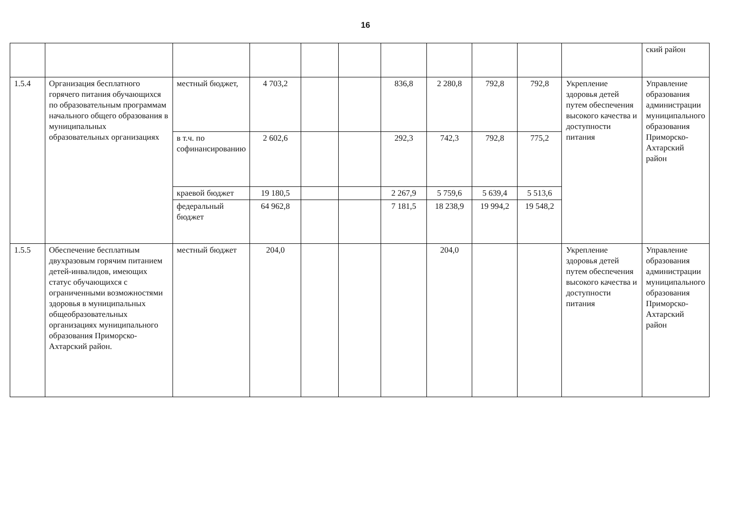16
| | | | | | | | | | | | ский район |
| 1.5.4 | Организация бесплатного горячего питания обучающихся по образовательным программам начального общего образования в муниципальных образовательных организациях | местный бюджет, | 4 703,2 | | | 836,8 | 2 280,8 | 792,8 | 792,8 | Укрепление здоровья детей путем обеспечения высокого качества и доступности питания | Управление образования администрации муниципального образования Приморско-Ахтарский район |
| | | в т.ч. по софинансированию | 2 602,6 | | | 292,3 | 742,3 | 792,8 | 775,2 | | |
| | | краевой бюджет | 19 180,5 | | | 2 267,9 | 5 759,6 | 5 639,4 | 5 513,6 | | |
| | | федеральный бюджет | 64 962,8 | | | 7 181,5 | 18 238,9 | 19 994,2 | 19 548,2 | | |
| 1.5.5 | Обеспечение бесплатным двухразовым горячим питанием детей-инвалидов, имеющих статус обучающихся с ограниченными возможностями здоровья в муниципальных общеобразовательных организациях муниципального образования Приморско-Ахтарский район. | местный бюджет | 204,0 | | | | 204,0 | | | Укрепление здоровья детей путем обеспечения высокого качества и доступности питания | Управление образования администрации муниципального образования Приморско-Ахтарский район |